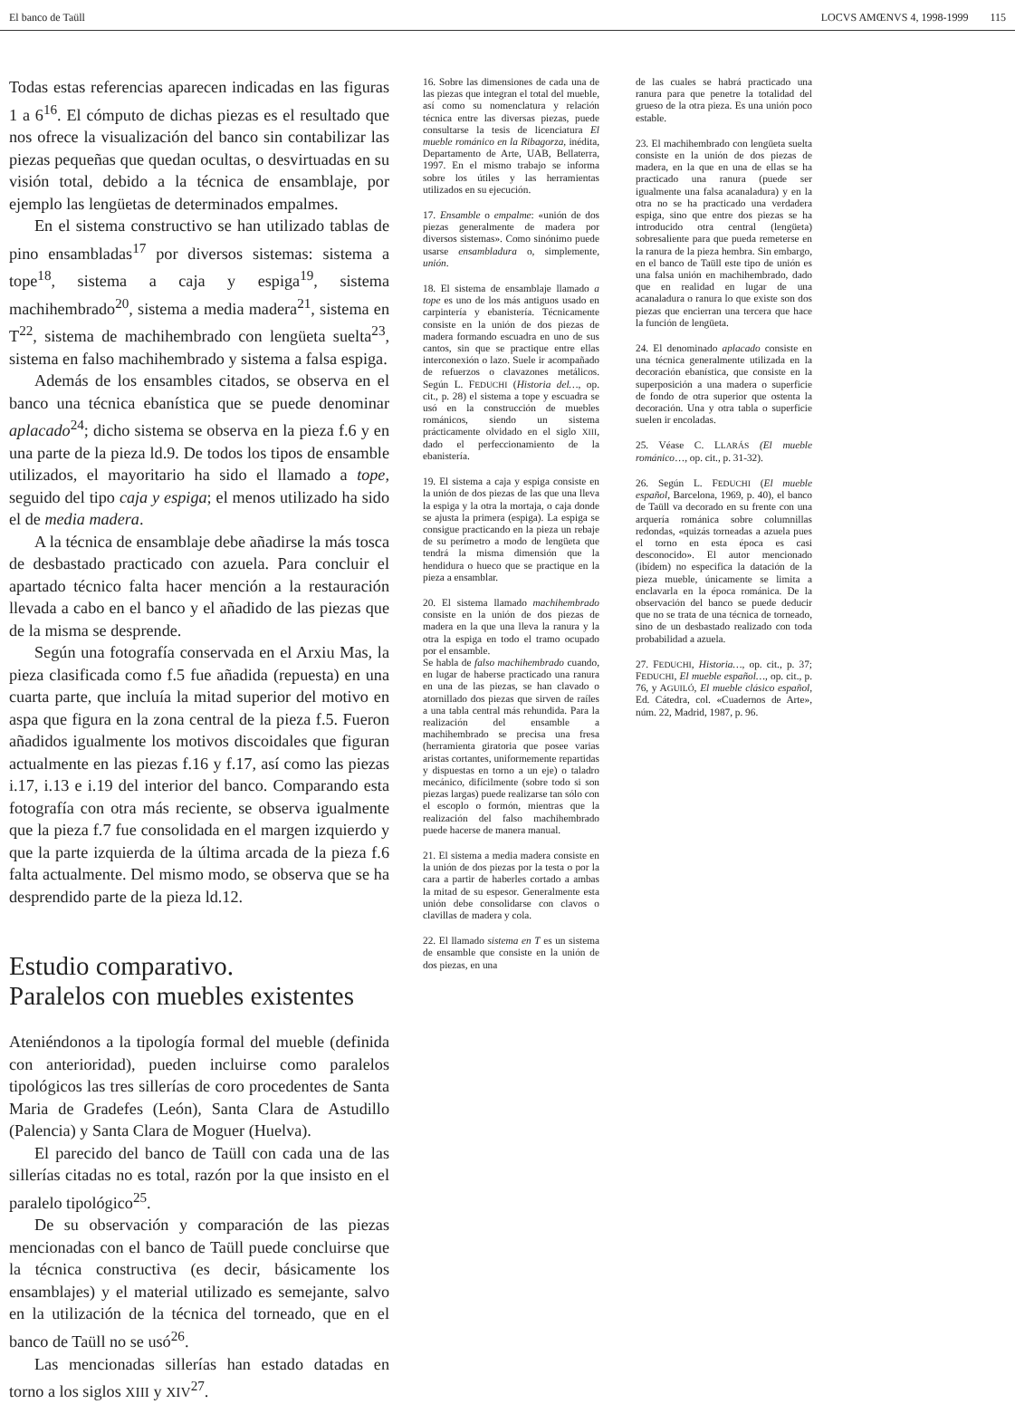El banco de Taüll LOCVS AMŒNVS 4, 1998-1999 115
Todas estas referencias aparecen indicadas en las figuras 1 a 6<sup>16</sup>. El cómputo de dichas piezas es el resultado que nos ofrece la visualización del banco sin contabilizar las piezas pequeñas que quedan ocultas, o desvirtuadas en su visión total, debido a la técnica de ensamblaje, por ejemplo las lengüetas de determinados empalmes.
En el sistema constructivo se han utilizado tablas de pino ensambladas<sup>17</sup> por diversos sistemas: sistema a tope<sup>18</sup>, sistema a caja y espiga<sup>19</sup>, sistema machihembrado<sup>20</sup>, sistema a media madera<sup>21</sup>, sistema en T<sup>22</sup>, sistema de machihembrado con lengüeta suelta<sup>23</sup>, sistema en falso machihembrado y sistema a falsa espiga.
Además de los ensambles citados, se observa en el banco una técnica ebanística que se puede denominar aplacado<sup>24</sup>; dicho sistema se observa en la pieza f.6 y en una parte de la pieza ld.9. De todos los tipos de ensamble utilizados, el mayoritario ha sido el llamado a tope, seguido del tipo caja y espiga; el menos utilizado ha sido el de media madera.
A la técnica de ensamblaje debe añadirse la más tosca de desbastado practicado con azuela. Para concluir el apartado técnico falta hacer mención a la restauración llevada a cabo en el banco y el añadido de las piezas que de la misma se desprende.
Según una fotografía conservada en el Arxiu Mas, la pieza clasificada como f.5 fue añadida (repuesta) en una cuarta parte, que incluía la mitad superior del motivo en aspa que figura en la zona central de la pieza f.5. Fueron añadidos igualmente los motivos discoidales que figuran actualmente en las piezas f.16 y f.17, así como las piezas i.17, i.13 e i.19 del interior del banco. Comparando esta fotografía con otra más reciente, se observa igualmente que la pieza f.7 fue consolidada en el margen izquierdo y que la parte izquierda de la última arcada de la pieza f.6 falta actualmente. Del mismo modo, se observa que se ha desprendido parte de la pieza ld.12.
Estudio comparativo.
Paralelos con muebles existentes
Ateniéndonos a la tipología formal del mueble (definida con anterioridad), pueden incluirse como paralelos tipológicos las tres sillerías de coro procedentes de Santa Maria de Gradefes (León), Santa Clara de Astudillo (Palencia) y Santa Clara de Moguer (Huelva).
El parecido del banco de Taüll con cada una de las sillerías citadas no es total, razón por la que insisto en el paralelo tipológico<sup>25</sup>.
De su observación y comparación de las piezas mencionadas con el banco de Taüll puede concluirse que la técnica constructiva (es decir, básicamente los ensamblajes) y el material utilizado es semejante, salvo en la utilización de la técnica del torneado, que en el banco de Taüll no se usó<sup>26</sup>.
Las mencionadas sillerías han estado datadas en torno a los siglos XIII y XIV<sup>27</sup>.
16. Sobre las dimensiones de cada una de las piezas que integran el total del mueble, así como su nomenclatura y relación técnica entre las diversas piezas, puede consultarse la tesis de licenciatura El mueble románico en la Ribagorza, inédita, Departamento de Arte, UAB, Bellaterra, 1997. En el mismo trabajo se informa sobre los útiles y las herramientas utilizados en su ejecución.
17. Ensamble o empalme: «unión de dos piezas generalmente de madera por diversos sistemas». Como sinónimo puede usarse ensambladura o, simplemente, unión.
18. El sistema de ensamblaje llamado a tope es uno de los más antiguos usado en carpintería y ebanistería. Técnicamente consiste en la unión de dos piezas de madera formando escuadra en uno de sus cantos, sin que se practique entre ellas interconexión o lazo. Suele ir acompañado de refuerzos o clavazones metálicos. Según L. FEDUCHI (Historia del…, op. cit., p. 28) el sistema a tope y escuadra se usó en la construcción de muebles románicos, siendo un sistema prácticamente olvidado en el siglo XIII, dado el perfeccionamiento de la ebanistería.
19. El sistema a caja y espiga consiste en la unión de dos piezas de las que una lleva la espiga y la otra la mortaja, o caja donde se ajusta la primera (espiga). La espiga se consigue practicando en la pieza un rebaje de su perímetro a modo de lengüeta que tendrá la misma dimensión que la hendidura o hueco que se practique en la pieza a ensamblar.
20. El sistema llamado machihembrado consiste en la unión de dos piezas de madera en la que una lleva la ranura y la otra la espiga en todo el tramo ocupado por el ensamble.
Se habla de falso machihembrado cuando, en lugar de haberse practicado una ranura en una de las piezas, se han clavado o atornillado dos piezas que sirven de raíles a una tabla central más rehundida. Para la realización del ensamble a machihembrado se precisa una fresa (herramienta giratoria que posee varias aristas cortantes, uniformemente repartidas y dispuestas en torno a un eje) o taladro mecánico, difícilmente (sobre todo si son piezas largas) puede realizarse tan sólo con el escoplo o formón, mientras que la realización del falso machihembrado puede hacerse de manera manual.
21. El sistema a media madera consiste en la unión de dos piezas por la testa o por la cara a partir de haberles cortado a ambas la mitad de su espesor. Generalmente esta unión debe consolidarse con clavos o clavillas de madera y cola.
22. El llamado sistema en T es un sistema de ensamble que consiste en la unión de dos piezas, en una
de las cuales se habrá practicado una ranura para que penetre la totalidad del grueso de la otra pieza. Es una unión poco estable.
23. El machihembrado con lengüeta suelta consiste en la unión de dos piezas de madera, en la que en una de ellas se ha practicado una ranura (puede ser igualmente una falsa acanaladura) y en la otra no se ha practicado una verdadera espiga, sino que entre dos piezas se ha introducido otra central (lengüeta) sobresaliente para que pueda remeterse en la ranura de la pieza hembra. Sin embargo, en el banco de Taüll este tipo de unión es una falsa unión en machihembrado, dado que en realidad en lugar de una acanaladura o ranura lo que existe son dos piezas que encierran una tercera que hace la función de lengüeta.
24. El denominado aplacado consiste en una técnica generalmente utilizada en la decoración ebanística, que consiste en la superposición a una madera o superficie de fondo de otra superior que ostenta la decoración. Una y otra tabla o superficie suelen ir encoladas.
25. Véase C. LLARÁS (El mueble románico…, op. cit., p. 31-32).
26. Según L. FEDUCHI (El mueble español, Barcelona, 1969, p. 40), el banco de Taüll va decorado en su frente con una arquería románica sobre columnillas redondas, «quizás torneadas a azuela pues el torno en esta época es casi desconocido». El autor mencionado (ibídem) no especifica la datación de la pieza mueble, únicamente se limita a enclavarla en la época románica. De la observación del banco se puede deducir que no se trata de una técnica de torneado, sino de un desbastado realizado con toda probabilidad a azuela.
27. FEDUCHI, Historia…, op. cit., p. 37; FEDUCHI, El mueble español…, op. cit., p. 76, y AGUILÓ, El mueble clásico español, Ed. Cátedra, col. «Cuadernos de Arte», núm. 22, Madrid, 1987, p. 96.